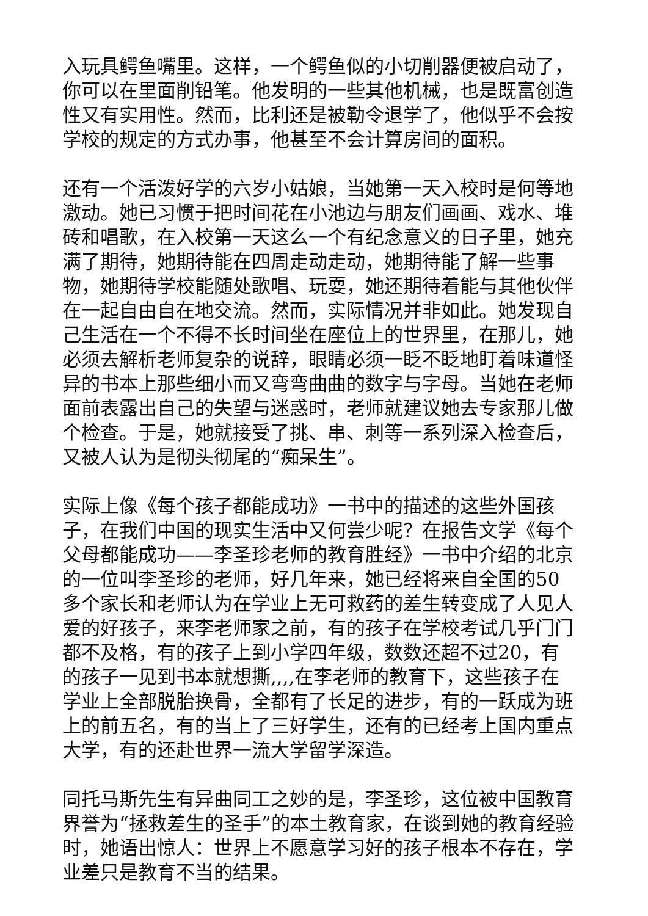入玩具鳄鱼嘴里。这样，一个鳄鱼似的小切削器便被启动了，你可以在里面削铅笔。他发明的一些其他机械，也是既富创造性又有实用性。然而，比利还是被勒令退学了，他似乎不会按学校的规定的方式办事，他甚至不会计算房间的面积。
还有一个活泼好学的六岁小姑娘，当她第一天入校时是何等地激动。她已习惯于把时间花在小池边与朋友们画画、戏水、堆砖和唱歌，在入校第一天这么一个有纪念意义的日子里，她充满了期待，她期待能在四周走动走动，她期待能了解一些事物，她期待学校能随处歌唱、玩耍，她还期待着能与其他伙伴在一起自由自在地交流。然而，实际情况并非如此。她发现自己生活在一个不得不长时间坐在座位上的世界里，在那儿，她必须去解析老师复杂的说辞，眼睛必须一眨不眨地盯着味道怪异的书本上那些细小而又弯弯曲曲的数字与字母。当她在老师面前表露出自己的失望与迷惑时，老师就建议她去专家那儿做个检查。于是，她就接受了挑、串、刺等一系列深入检查后，又被人认为是彻头彻尾的“痴呆生”。
实际上像《每个孩子都能成功》一书中的描述的这些外国孩子，在我们中国的现实生活中又何尝少呢？在报告文学《每个父母都能成功——李圣珍老师的教育胜经》一书中介绍的北京的一位叫李圣珍的老师，好几年来，她已经将来自全国的50多个家长和老师认为在学业上无可救药的差生转变成了人见人爱的好孩子，来李老师家之前，有的孩子在学校考试几乎门门都不及格，有的孩子上到小学四年级，数数还超不过20，有的孩子一见到书本就想撕,,,,在李老师的教育下，这些孩子在学业上全部脱胎换骨，全都有了长足的进步，有的一跃成为班上的前五名，有的当上了三好学生，还有的已经考上国内重点大学，有的还赴世界一流大学留学深造。
同托马斯先生有异曲同工之妙的是，李圣珍，这位被中国教育界誉为“拯救差生的圣手”的本土教育家，在谈到她的教育经验时，她语出惊人：世界上不愿意学习好的孩子根本不存在，学业差只是教育不当的结果。